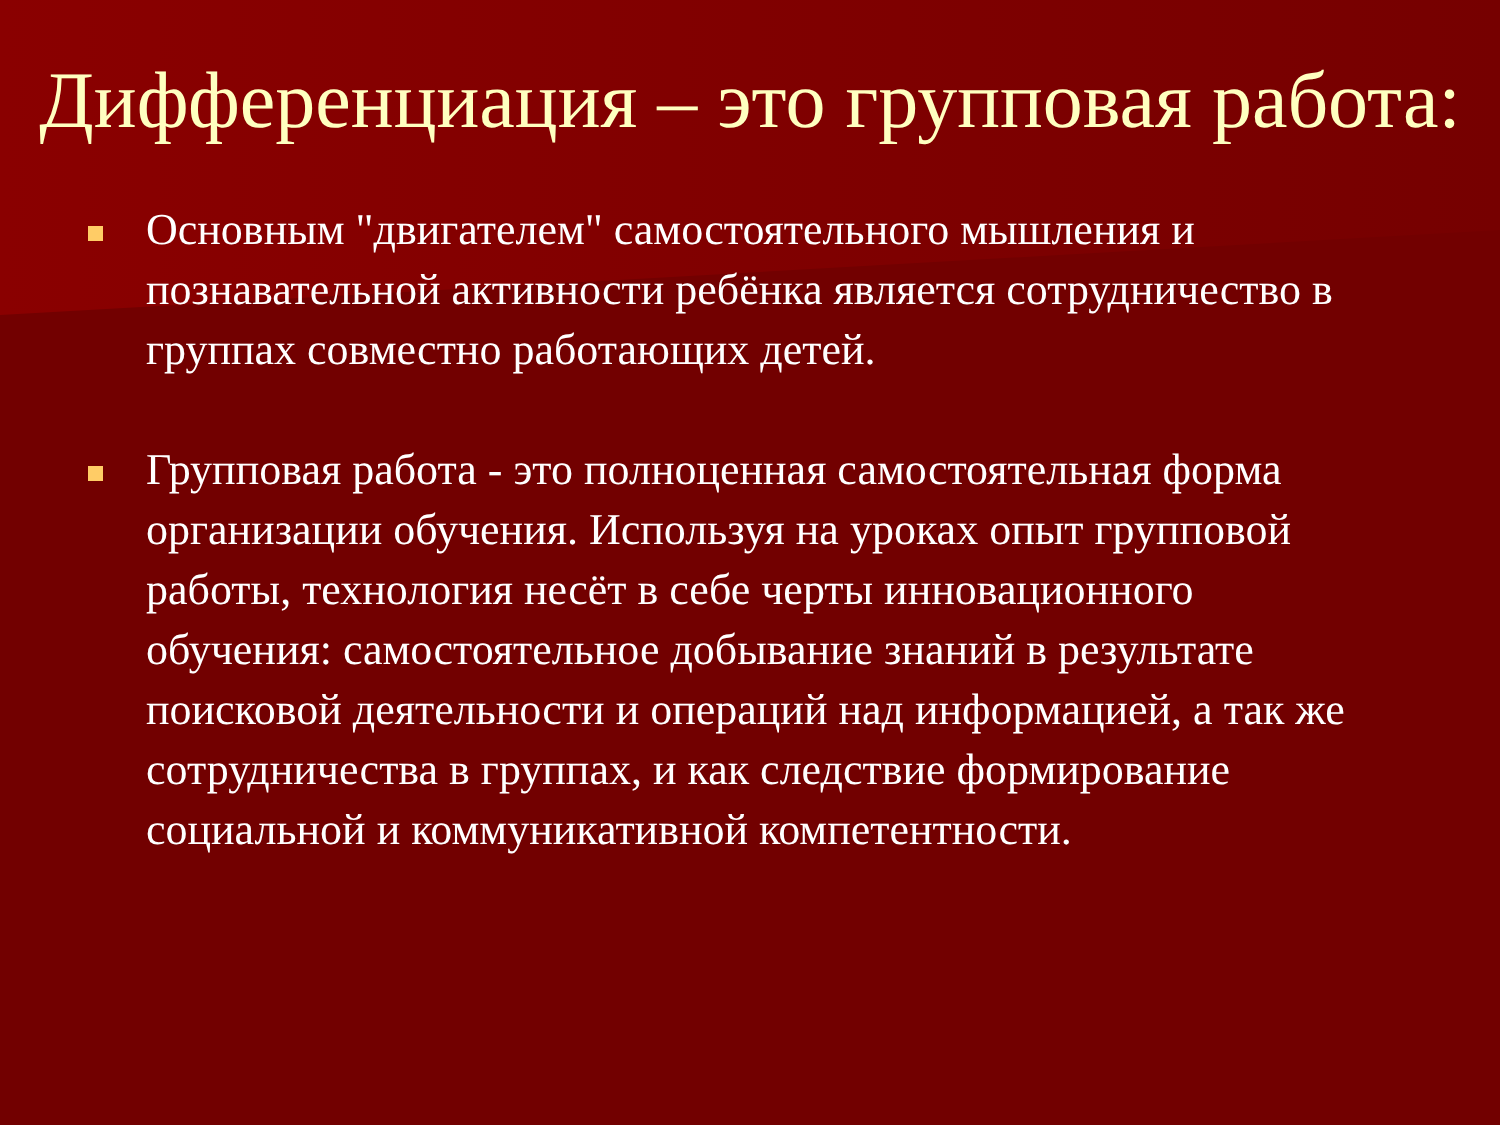Дифференциация – это групповая работа:
Основным "двигателем" самостоятельного мышления и познавательной активности ребёнка является сотрудничество в группах совместно работающих детей.
Групповая работа - это полноценная самостоятельная форма организации обучения. Используя на уроках опыт групповой работы, технология несёт в себе черты инновационного обучения: самостоятельное добывание знаний в результате поисковой деятельности и операций над информацией, а так же сотрудничества в группах, и как следствие формирование социальной и коммуникативной компетентности.